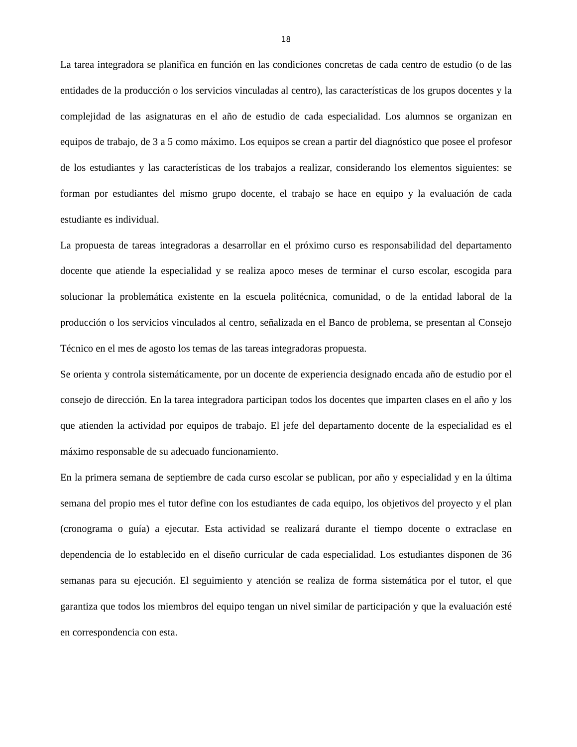18
La tarea integradora se planifica en función en las condiciones concretas de cada centro de estudio (o de las entidades de la producción o los servicios vinculadas al centro), las características de los grupos docentes y la complejidad de las asignaturas en el año de estudio de cada especialidad. Los alumnos se organizan en equipos de trabajo, de 3 a 5 como máximo. Los equipos se crean a partir del diagnóstico que posee el profesor de los estudiantes y las características de los trabajos a realizar, considerando los elementos siguientes: se forman por estudiantes del mismo grupo docente, el trabajo se hace en equipo y la evaluación de cada estudiante es individual.
La propuesta de tareas integradoras a desarrollar en el próximo curso es responsabilidad del departamento docente que atiende la especialidad y se realiza apoco meses de terminar el curso escolar, escogida para solucionar la problemática existente en la escuela politécnica, comunidad, o de la entidad laboral de la producción o los servicios vinculados al centro, señalizada en el Banco de problema, se presentan al Consejo Técnico en el mes de agosto los temas de las tareas integradoras propuesta.
Se orienta y controla sistemáticamente, por un docente de experiencia designado encada año de estudio por el consejo de dirección. En la tarea integradora participan todos los docentes que imparten clases en el año y los que atienden la actividad por equipos de trabajo. El jefe del departamento docente de la especialidad es el máximo responsable de su adecuado funcionamiento.
En la primera semana de septiembre de cada curso escolar se publican, por año y especialidad y en la última semana del propio mes el tutor define con los estudiantes de cada equipo, los objetivos del proyecto y el plan (cronograma o guía) a ejecutar. Esta actividad se realizará durante el tiempo docente o extraclase en dependencia de lo establecido en el diseño curricular de cada especialidad. Los estudiantes disponen de 36 semanas para su ejecución. El seguimiento y atención se realiza de forma sistemática por el tutor, el que garantiza que todos los miembros del equipo tengan un nivel similar de participación y que la evaluación esté en correspondencia con esta.